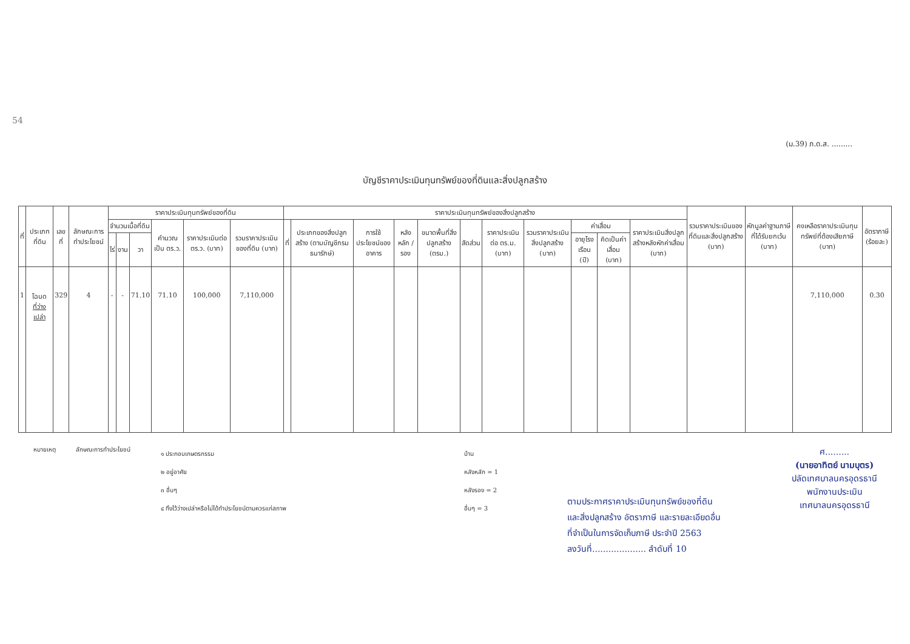54
(ม.39) ภ.ด.ส. .........
บัญชีราคาประเมินทุนทรัพย์ของที่ดินและสิ่งปลูกสร้าง
| ที่ | ประเภทที่ดิน | เลขที่ | ลักษณะการทำประโยชน์ | ราคาประเมินทุนทรัพย์ของที่ดิน | | | | | | ราคาประเมินทุนทรัพย์ของสิ่งปลูกสร้าง | | | | | | | | | | | รวมราคาประเมินของที่ดินและสิ่งปลูกสร้าง (บาท) | หักมูลค่าฐานภาษีที่ได้รับยกเว้น (บาท) | คงเหลือราคาประเมินทุนทรัพย์ที่ต้องเสียภาษี (บาท) | อัตราภาษี (ร้อยละ) |
| --- | --- | --- | --- | --- | --- | --- | --- | --- | --- | --- | --- | --- | --- | --- | --- | --- | --- | --- | --- | --- | --- | --- | --- | --- |
| | | | | จำนวนเนื้อที่ดิน | | | คำนวณเป็น ตร.ว. | ราคาประเมินต่อ ตร.ว. (บาท) | รวมราคาประเมินของที่ดิน (บาท) | ที่ | ประเภทของสิ่งปลูกสร้าง (ตามบัญชีกรมธนารักษ์) | การใช้ประโยชน์ของอาคาร | หลังหลัก / รอง | ขนาดพื้นที่สิ่งปลูกสร้าง (ตรม.) | สัดส่วน | ราคาประเมินต่อ ตร.ม. (บาท) | รวมราคาประเมินสิ่งปลูกสร้าง (บาท) | ค่าเสื่อม | | ราคาประเมินสิ่งปลูกสร้างหลังหักค่าเสื่อม (บาท) | | | | |
| | | | | ไร่ | งาน | วา | | | | | | | | | | | | อายุโรงเรือน (ปี) | คิดเป็นค่าเสื่อม (บาท) | | | | | |
| 1 | โฉนด ที่ว่างเปล่า | 329 | 4 | - | - | 71.10 | 71.10 | 100,000 | 7,110,000 | | | | | | | | | | | | | | 7,110,000 | 0.30 |
หมายเหตุ ลักษณะการทำประโยชน์
๑ ประกอบเกษตรกรรม
๒ อยู่อาศัย
๓ อื่นๆ
๔ ทิ้งไว้ว่างเปล่าหรือไม่ได้ทำประโยชน์ตามควรแก่สภาพ
บ้าน
หลังหลัก = 1
หลังรอง = 2
อื่นๆ = 3
ตามประกาศราคาประเมินทุนทรัพย์ของที่ดิน
และสิ่งปลูกสร้าง อัตราภาษี และรายละเอียดอื่น
ที่จำเป็นในการจัดเก็บภาษี ประจำปี 2563
ลงวันที่.................... ลำดับที่ 10
ศ.........
(นายอาทิตย์ นามบุตร)
ปลัดเทศบาลนครอุดรธานี
พนักงานประเมิน
เทศบาลนครอุดรธานี